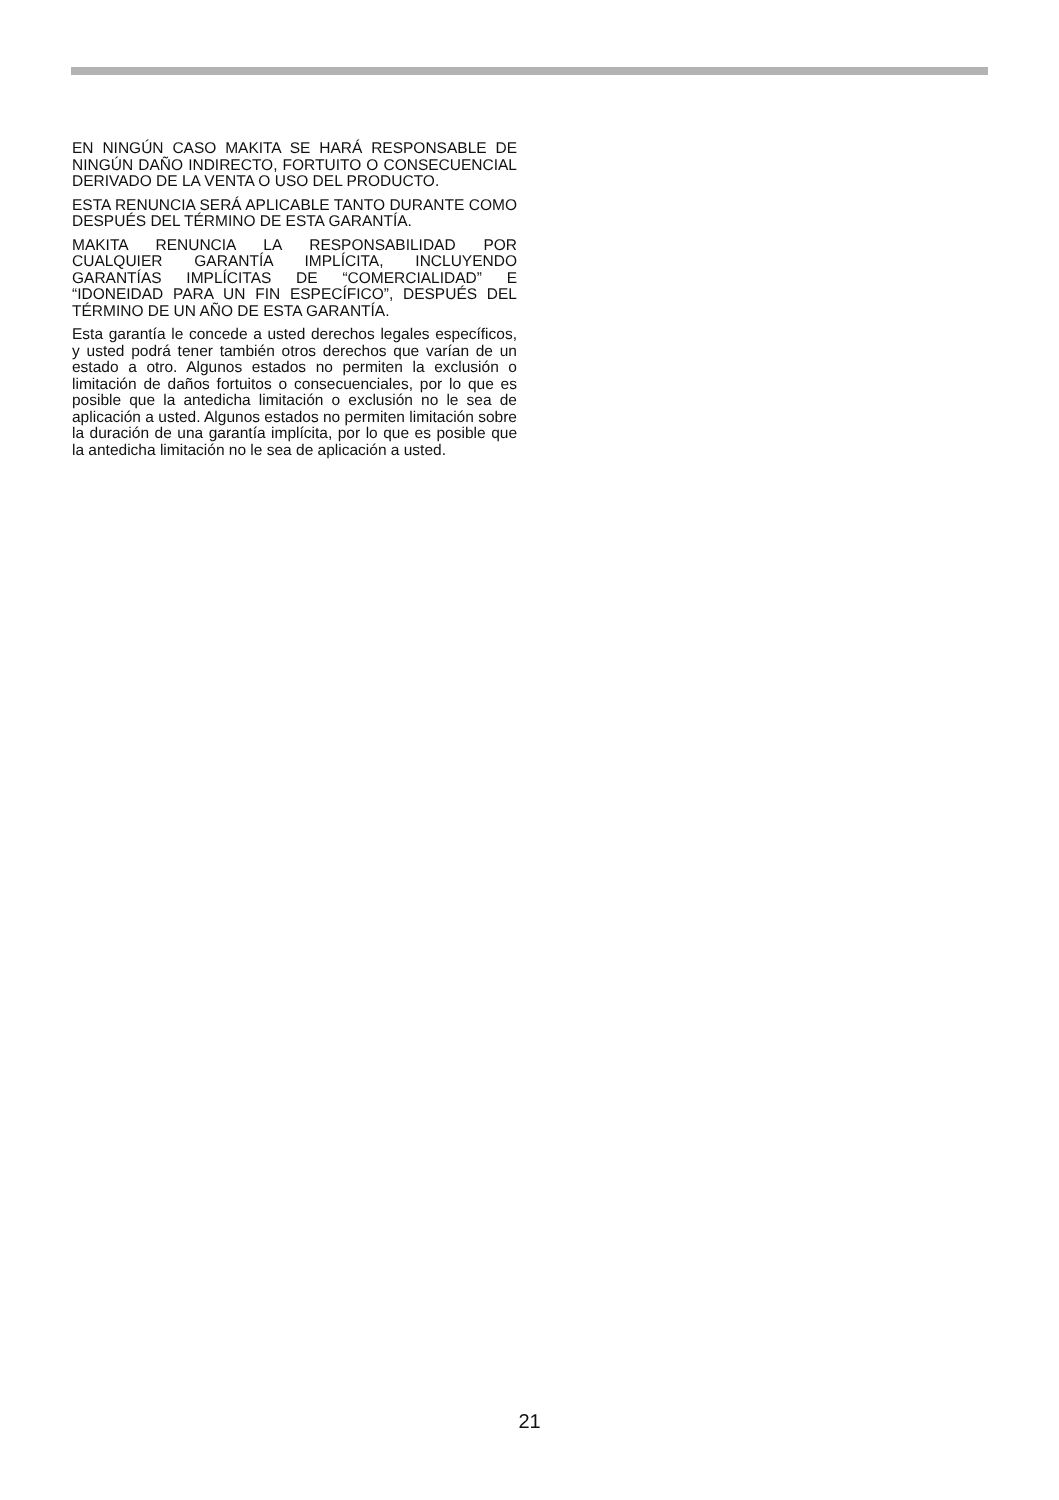EN NINGÚN CASO MAKITA SE HARÁ RESPONSABLE DE NINGÚN DAÑO INDIRECTO, FORTUITO O CONSECUENCIAL DERIVADO DE LA VENTA O USO DEL PRODUCTO.
ESTA RENUNCIA SERÁ APLICABLE TANTO DURANTE COMO DESPUÉS DEL TÉRMINO DE ESTA GARANTÍA.
MAKITA RENUNCIA LA RESPONSABILIDAD POR CUALQUIER GARANTÍA IMPLÍCITA, INCLUYENDO GARANTÍAS IMPLÍCITAS DE “COMERCIALIDAD” E “IDONEIDAD PARA UN FIN ESPECÍFICO”, DESPUÉS DEL TÉRMINO DE UN AÑO DE ESTA GARANTÍA.
Esta garantía le concede a usted derechos legales específicos, y usted podrá tener también otros derechos que varían de un estado a otro. Algunos estados no permiten la exclusión o limitación de daños fortuitos o consecuenciales, por lo que es posible que la antedicha limitación o exclusión no le sea de aplicación a usted. Algunos estados no permiten limitación sobre la duración de una garantía implícita, por lo que es posible que la antedicha limitación no le sea de aplicación a usted.
21